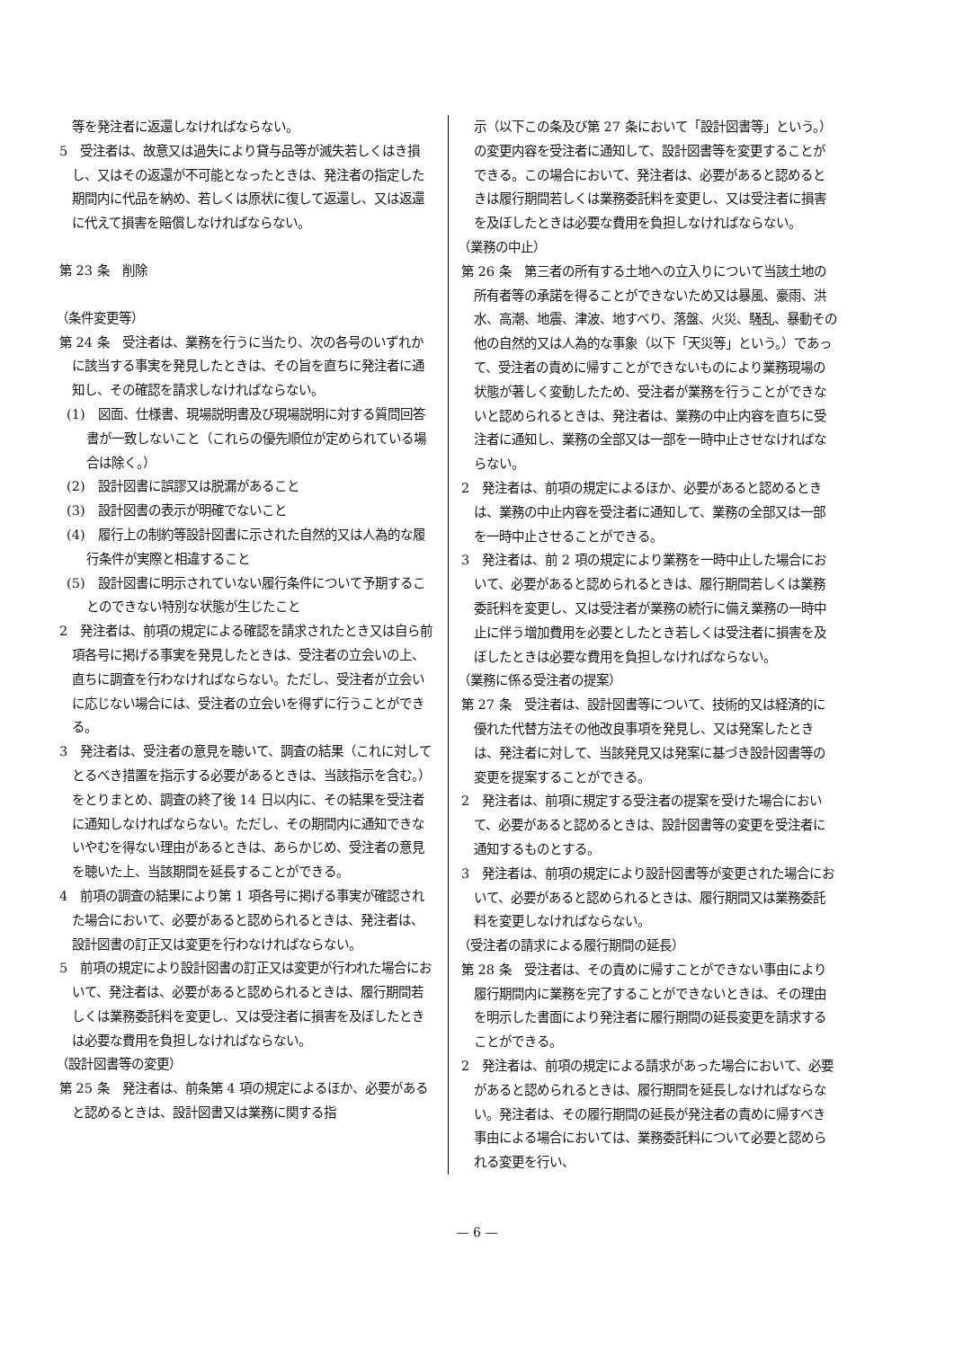等を発注者に返還しなければならない。
5　受注者は、故意又は過失により貸与品等が滅失若しくはき損し、又はその返還が不可能となったときは、発注者の指定した期間内に代品を納め、若しくは原状に復して返還し、又は返還に代えて損害を賠償しなければならない。
第 23 条　削除
（条件変更等）
第 24 条　受注者は、業務を行うに当たり、次の各号のいずれかに該当する事実を発見したときは、その旨を直ちに発注者に通知し、その確認を請求しなければならない。
(1)　図面、仕様書、現場説明書及び現場説明に対する質問回答書が一致しないこと（これらの優先順位が定められている場合は除く。）
(2)　設計図書に誤謬又は脱漏があること
(3)　設計図書の表示が明確でないこと
(4)　履行上の制約等設計図書に示された自然的又は人為的な履行条件が実際と相違すること
(5)　設計図書に明示されていない履行条件について予期することのできない特別な状態が生じたこと
2　発注者は、前項の規定による確認を請求されたとき又は自ら前項各号に掲げる事実を発見したときは、受注者の立会いの上、直ちに調査を行わなければならない。ただし、受注者が立会いに応じない場合には、受注者の立会いを得ずに行うことができる。
3　発注者は、受注者の意見を聴いて、調査の結果（これに対してとるべき措置を指示する必要があるときは、当該指示を含む。）をとりまとめ、調査の終了後 14 日以内に、その結果を受注者に通知しなければならない。ただし、その期間内に通知できないやむを得ない理由があるときは、あらかじめ、受注者の意見を聴いた上、当該期間を延長することができる。
4　前項の調査の結果により第 1 項各号に掲げる事実が確認された場合において、必要があると認められるときは、発注者は、設計図書の訂正又は変更を行わなければならない。
5　前項の規定により設計図書の訂正又は変更が行われた場合において、発注者は、必要があると認められるときは、履行期間若しくは業務委託料を変更し、又は受注者に損害を及ぼしたときは必要な費用を負担しなければならない。
（設計図書等の変更）
第 25 条　発注者は、前条第 4 項の規定によるほか、必要があると認めるときは、設計図書又は業務に関する指
　示（以下この条及び第 27 条において「設計図書等」という。）の変更内容を受注者に通知して、設計図書等を変更することができる。この場合において、発注者は、必要があると認めるときは履行期間若しくは業務委託料を変更し、又は受注者に損害を及ぼしたときは必要な費用を負担しなければならない。
（業務の中止）
第 26 条　第三者の所有する土地への立入りについて当該土地の所有者等の承諾を得ることができないため又は暴風、豪雨、洪水、高潮、地震、津波、地すべり、落盤、火災、騒乱、暴動その他の自然的又は人為的な事象（以下「天災等」という。）であって、受注者の責めに帰すことができないものにより業務現場の状態が著しく変動したため、受注者が業務を行うことができないと認められるときは、発注者は、業務の中止内容を直ちに受注者に通知し、業務の全部又は一部を一時中止させなければならない。
2　発注者は、前項の規定によるほか、必要があると認めるときは、業務の中止内容を受注者に通知して、業務の全部又は一部を一時中止させることができる。
3　発注者は、前 2 項の規定により業務を一時中止した場合において、必要があると認められるときは、履行期間若しくは業務委託料を変更し、又は受注者が業務の続行に備え業務の一時中止に伴う増加費用を必要としたとき若しくは受注者に損害を及ぼしたときは必要な費用を負担しなければならない。
（業務に係る受注者の提案）
第 27 条　受注者は、設計図書等について、技術的又は経済的に優れた代替方法その他改良事項を発見し、又は発案したときは、発注者に対して、当該発見又は発案に基づき設計図書等の変更を提案することができる。
2　発注者は、前項に規定する受注者の提案を受けた場合において、必要があると認めるときは、設計図書等の変更を受注者に通知するものとする。
3　発注者は、前項の規定により設計図書等が変更された場合において、必要があると認められるときは、履行期間又は業務委託料を変更しなければならない。
（受注者の請求による履行期間の延長）
第 28 条　受注者は、その責めに帰すことができない事由により履行期間内に業務を完了することができないときは、その理由を明示した書面により発注者に履行期間の延長変更を請求することができる。
2　発注者は、前項の規定による請求があった場合において、必要があると認められるときは、履行期間を延長しなければならない。発注者は、その履行期間の延長が発注者の責めに帰すべき事由による場合においては、業務委託料について必要と認められる変更を行い、
— 6 —